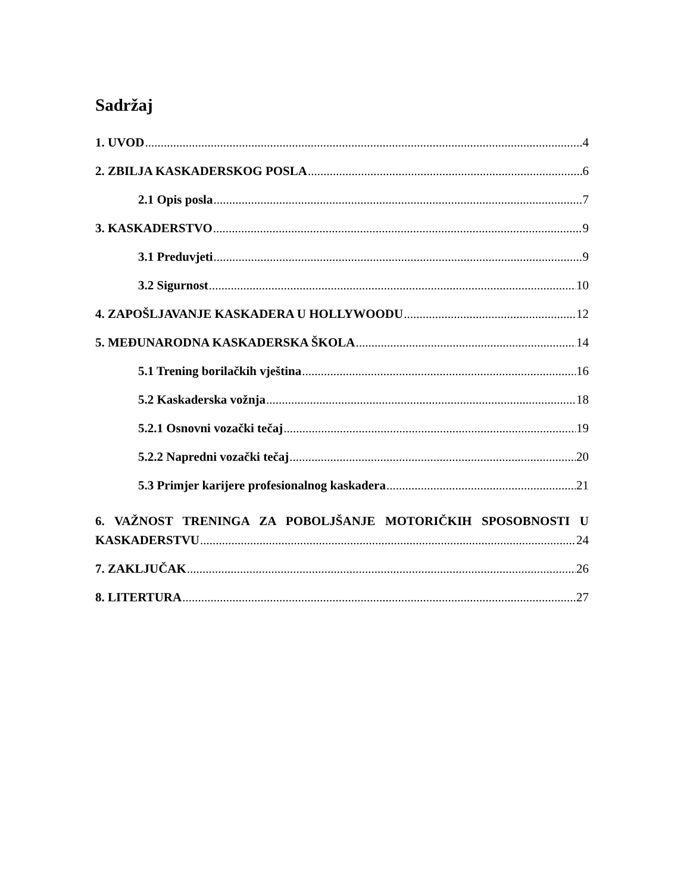Sadržaj
1. UVOD 4
2. ZBILJA KASKADERSKOG POSLA 6
2.1 Opis posla 7
3. KASKADERSTVO 9
3.1 Preduvjeti 9
3.2 Sigurnost 10
4. ZAPOŠLJAVANJE KASKADERA U HOLLYWOODU 12
5. MEĐUNARODNA KASKADERSKA ŠKOLA 14
5.1 Trening borilačkih vještina 16
5.2 Kaskaderska vožnja 18
5.2.1 Osnovni vozački tečaj 19
5.2.2 Napredni vozački tečaj 20
5.3 Primjer karijere profesionalnog kaskadera 21
6. VAŽNOST TRENINGA ZA POBOLJŠANJE MOTORIČKIH SPOSOBNOSTI U
KASKADERSTVU 24
7. ZAKLJUČAK 26
8. LITERTURA 27